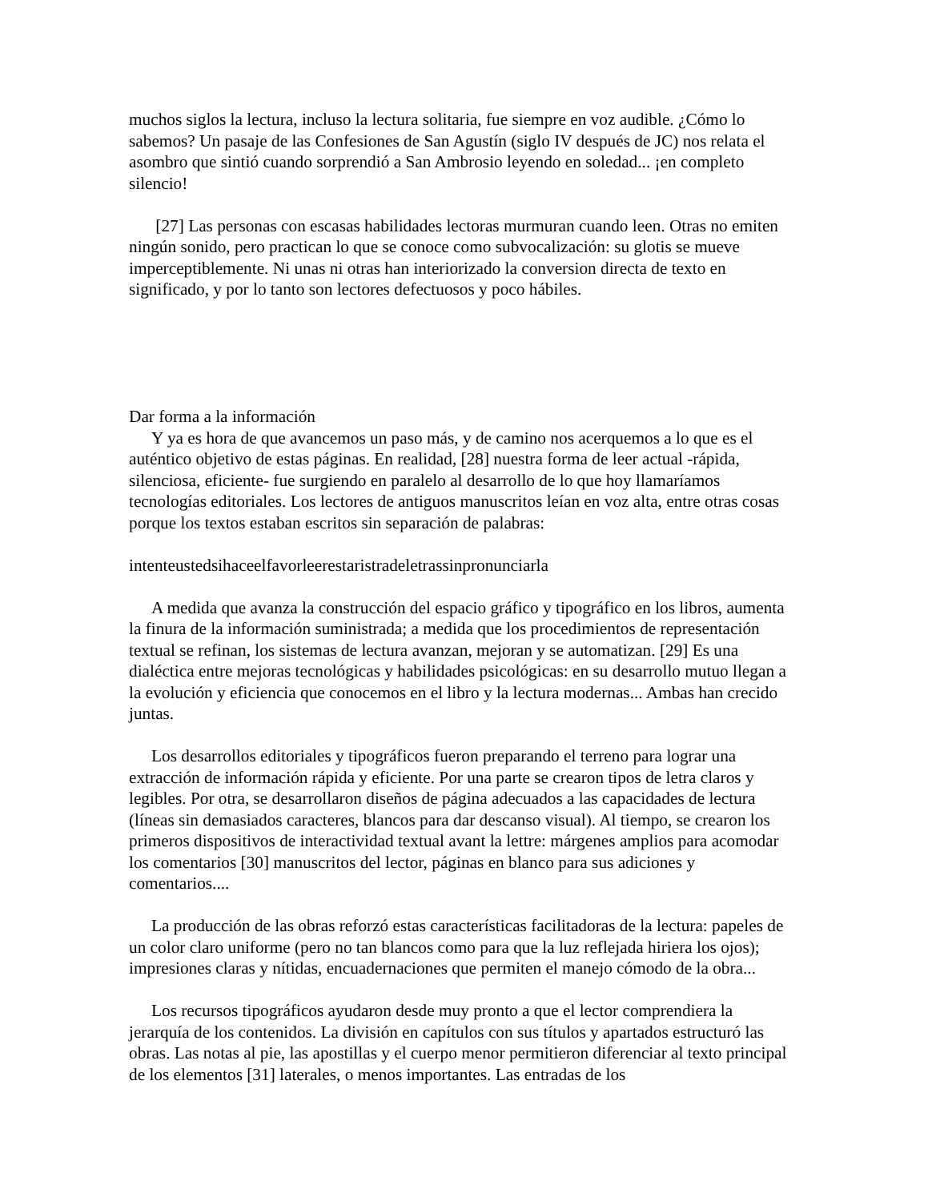muchos siglos la lectura, incluso la lectura solitaria, fue siempre en voz audible. ¿Cómo lo sabemos? Un pasaje de las Confesiones de San Agustín (siglo IV después de JC) nos relata el asombro que sintió cuando sorprendió a San Ambrosio leyendo en soledad... ¡en completo silencio!
[27] Las personas con escasas habilidades lectoras murmuran cuando leen. Otras no emiten ningún sonido, pero practican lo que se conoce como subvocalización: su glotis se mueve imperceptiblemente. Ni unas ni otras han interiorizado la conversion directa de texto en significado, y por lo tanto son lectores defectuosos y poco hábiles.
Dar forma a la información
Y ya es hora de que avancemos un paso más, y de camino nos acerquemos a lo que es el auténtico objetivo de estas páginas. En realidad, [28] nuestra forma de leer actual -rápida, silenciosa, eficiente- fue surgiendo en paralelo al desarrollo de lo que hoy llamaríamos tecnologías editoriales. Los lectores de antiguos manuscritos leían en voz alta, entre otras cosas porque los textos estaban escritos sin separación de palabras:
intenteustedsihaceelfavorleerestaristradeletrassinpronunciarla
A medida que avanza la construcción del espacio gráfico y tipográfico en los libros, aumenta la finura de la información suministrada; a medida que los procedimientos de representación textual se refinan, los sistemas de lectura avanzan, mejoran y se automatizan. [29] Es una dialéctica entre mejoras tecnológicas y habilidades psicológicas: en su desarrollo mutuo llegan a la evolución y eficiencia que conocemos en el libro y la lectura modernas... Ambas han crecido juntas.
Los desarrollos editoriales y tipográficos fueron preparando el terreno para lograr una extracción de información rápida y eficiente. Por una parte se crearon tipos de letra claros y legibles. Por otra, se desarrollaron diseños de página adecuados a las capacidades de lectura (líneas sin demasiados caracteres, blancos para dar descanso visual). Al tiempo, se crearon los primeros dispositivos de interactividad textual avant la lettre: márgenes amplios para acomodar los comentarios [30] manuscritos del lector, páginas en blanco para sus adiciones y comentarios....
La producción de las obras reforzó estas características facilitadoras de la lectura: papeles de un color claro uniforme (pero no tan blancos como para que la luz reflejada hiriera los ojos); impresiones claras y nítidas, encuadernaciones que permiten el manejo cómodo de la obra...
Los recursos tipográficos ayudaron desde muy pronto a que el lector comprendiera la jerarquía de los contenidos. La división en capítulos con sus títulos y apartados estructuró las obras. Las notas al pie, las apostillas y el cuerpo menor permitieron diferenciar al texto principal de los elementos [31] laterales, o menos importantes. Las entradas de los